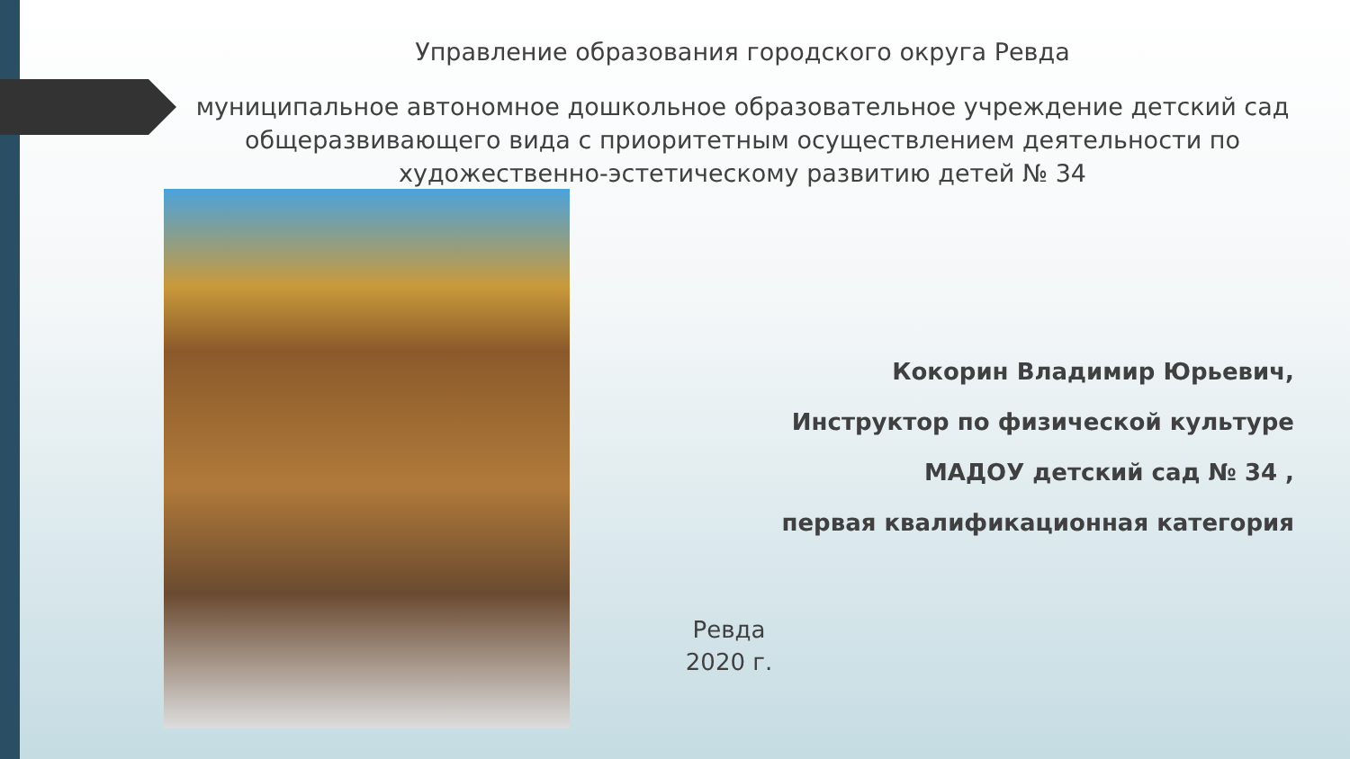Управление образования городского округа Ревда
муниципальное автономное дошкольное образовательное учреждение детский сад общеразвивающего вида с приоритетным осуществлением деятельности по художественно-эстетическому развитию детей № 34
Кокорин Владимир Юрьевич,
Инструктор по физической культуре
МАДОУ детский сад № 34 ,
первая квалификационная категория
Ревда
2020 г.